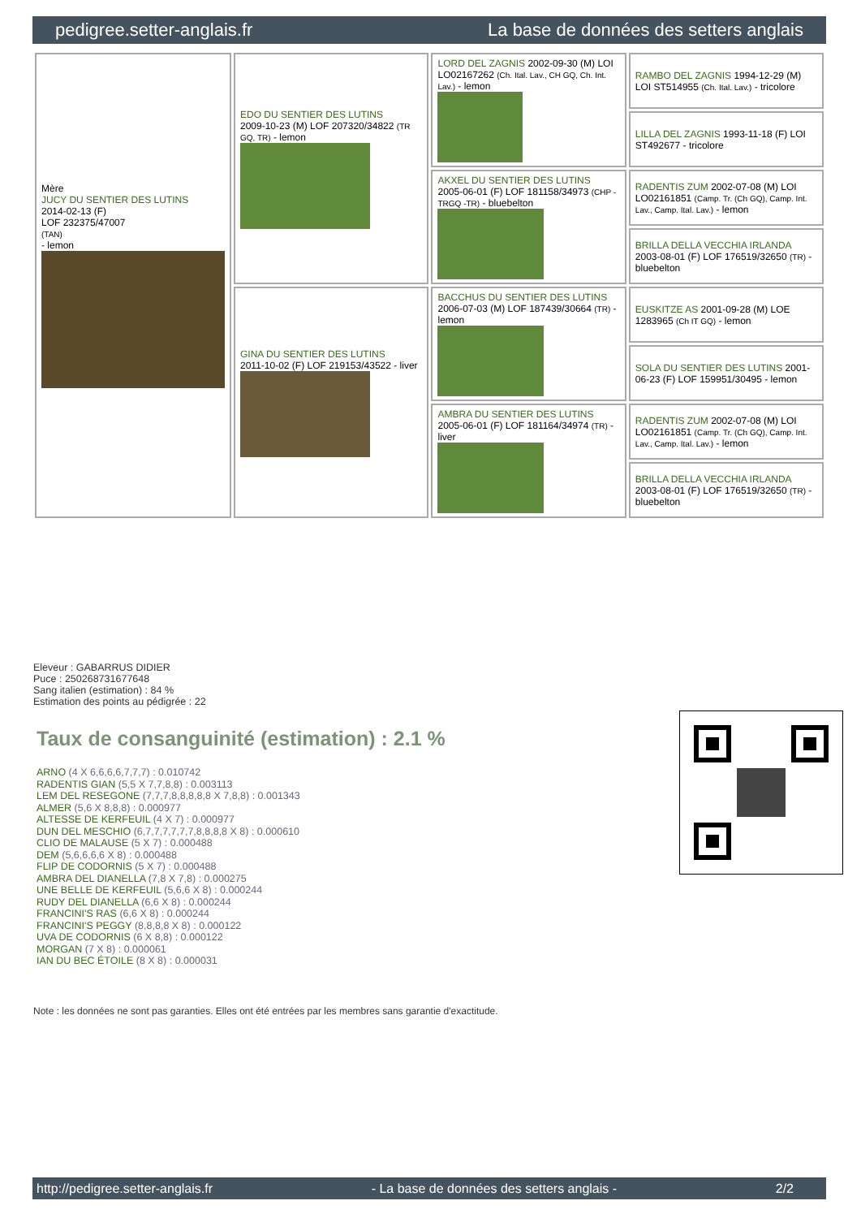pedigree.setter-anglais.fr La base de données des setters anglais
| Mère JUCY DU SENTIER DES LUTINS 2014-02-13 (F) LOF 232375/47007 (TAN) - lemon | EDO DU SENTIER DES LUTINS 2009-10-23 (M) LOF 207320/34822 (TR GQ, TR) - lemon | LORD DEL ZAGNIS 2002-09-30 (M) LOI LO02167262 (Ch. Ital. Lav., CH GQ, Ch. Int. Lav.) - lemon | RAMBO DEL ZAGNIS 1994-12-29 (M) LOI ST514955 (Ch. Ital. Lav.) - tricolore |
| | | | LILLA DEL ZAGNIS 1993-11-18 (F) LOI ST492677 - tricolore |
| | | AKXEL DU SENTIER DES LUTINS 2005-06-01 (F) LOF 181158/34973 (CHP -TRGQ -TR) - bluebelton | RADENTIS ZUM 2002-07-08 (M) LOI LO02161851 (Camp. Tr. (Ch GQ), Camp. Int. Lav., Camp. Ital. Lav.) - lemon |
| | | | BRILLA DELLA VECCHIA IRLANDA 2003-08-01 (F) LOF 176519/32650 (TR) - bluebelton |
| | GINA DU SENTIER DES LUTINS 2011-10-02 (F) LOF 219153/43522 - liver | BACCHUS DU SENTIER DES LUTINS 2006-07-03 (M) LOF 187439/30664 (TR) - lemon | EUSKITZE AS 2001-09-28 (M) LOE 1283965 (Ch IT GQ) - lemon |
| | | | SOLA DU SENTIER DES LUTINS 2001-06-23 (F) LOF 159951/30495 - lemon |
| | | AMBRA DU SENTIER DES LUTINS 2005-06-01 (F) LOF 181164/34974 (TR) - liver | RADENTIS ZUM 2002-07-08 (M) LOI LO02161851 (Camp. Tr. (Ch GQ), Camp. Int. Lav., Camp. Ital. Lav.) - lemon |
| | | | BRILLA DELLA VECCHIA IRLANDA 2003-08-01 (F) LOF 176519/32650 (TR) - bluebelton |
Eleveur : GABARRUS DIDIER
Puce : 250268731677648
Sang italien (estimation) : 84 %
Estimation des points au pédigrée : 22
Taux de consanguinité (estimation) : 2.1 %
ARNO (4 X 6,6,6,6,7,7,7) : 0.010742
RADENTIS GIAN (5,5 X 7,7,8,8) : 0.003113
LEM DEL RESEGONE (7,7,7,8,8,8,8,8 X 7,8,8) : 0.001343
ALMER (5,6 X 8,8,8) : 0.000977
ALTESSE DE KERFEUIL (4 X 7) : 0.000977
DUN DEL MESCHIO (6,7,7,7,7,7,7,8,8,8,8 X 8) : 0.000610
CLIO DE MALAUSE (5 X 7) : 0.000488
DEM (5,6,6,6,6 X 8) : 0.000488
FLIP DE CODORNIS (5 X 7) : 0.000488
AMBRA DEL DIANELLA (7,8 X 7,8) : 0.000275
UNE BELLE DE KERFEUIL (5,6,6 X 8) : 0.000244
RUDY DEL DIANELLA (6,6 X 8) : 0.000244
FRANCINI'S RAS (6,6 X 8) : 0.000244
FRANCINI'S PEGGY (8,8,8,8 X 8) : 0.000122
UVA DE CODORNIS (6 X 8,8) : 0.000122
MORGAN (7 X 8) : 0.000061
IAN DU BEC ÉTOILE (8 X 8) : 0.000031
Note : les données ne sont pas garanties. Elles ont été entrées par les membres sans garantie d'exactitude.
http://pedigree.setter-anglais.fr - La base de données des setters anglais - 2/2